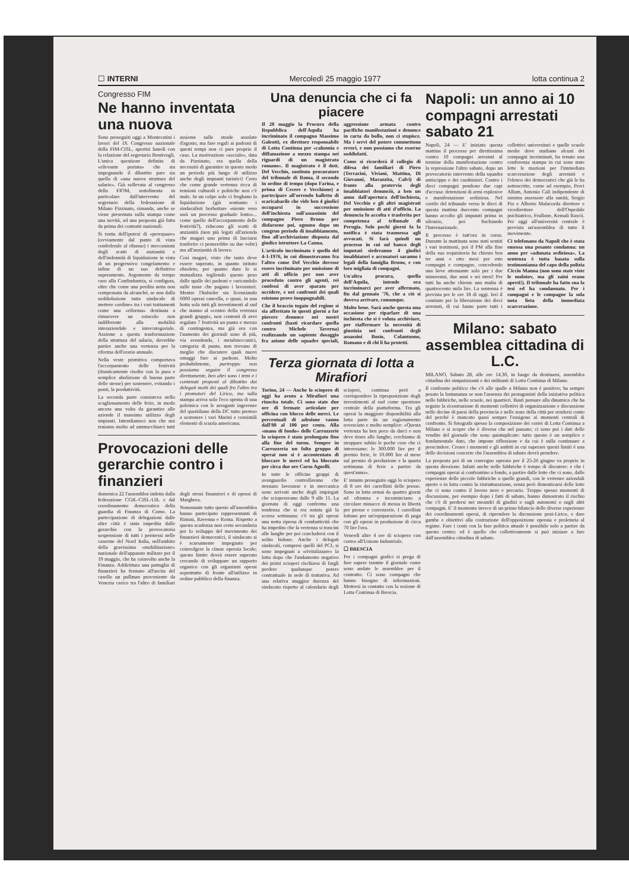☐ INTERNI Mercoledì 25 maggio 1977 lotta continua 2
Congresso FIM
Ne hanno inventata una nuova
Sono proseguiti oggi a Montecatini i lavori del IX Congresso nazionale della FIM-CISL, apertisi lunedì con la relazione del segretario Bentivogli. L'unica questione definita di «rilevante portata» che sta impegnando il dibattito pare sia quella di «una nuova struttura del salario». Già sollevata al congresso della FIOM, sottolineata in particolare dall'intervento del segretario della federazione di Milano Pizzinato, rimanda, anche se viene presentata sulla stampa come una novità, ad una proposta già fatta da prima dei contratti nazionali.
Si tratta dell'ipotesi di «perequare» (ovviamente dal punto di vista confederale al ribasso) i meccanismi degli scatti di anzianità e dell'indennità di liquidazione in vista di un progressivo congelamento e infine di un suo definitivo superamento. Argomento da tempo caro alla Confindustria, si configura, oltre che come una perdita netta non compensata da alcunché, se non dalla soddisfazione tutta sindacale di mettere «ordine» tra i vari trattamenti come una «riforma» destinata a rimuovere un ostacolo non indifferente alla mobilità interaziendale e intercategoriale. Assieme a questa trasformazione della struttura del salario, dovrebbe partire anche una vertenza per la riforma dell'orario annuale.
Nella veste primitiva comportava l'accorpamento delle festività (drasticamente risolto con la pura e semplice abolizione di buona parte delle stesse) per sostenere, evitando i ponti, la produttività.
La seconda parte consisteva nello scaglionamento delle ferie, in modo ancora una volta da garantire alle aziende il massimo utilizzo degli impianti. Intendiamoci non che noi teniamo molto ad ammucchiarci tutti assieme sulle strade assolate d'agosto, ma fare regali ai padroni di questi tempi non ci pare proprio il caso. La motivazione «sociale», data da Pizzinato, era quella della necessità di garantire in questo modo un periodo più lungo di utilizzo anche degli impianti turistici! Certo che come grande vertenza ricca di tensioni culturali e politiche non c'è male. In un colpo solo ci freghano la liquidazione (già sentiamo i sindacalisti borbottare «niente vero sarà un processo graduale lento»... come quello dell'accorpamento delle festività?), riducono gli scatti di anzianità (non più legati all'azienda che magari uno prima di lasciarsi trasferire ci penserebbe su due volte) ma all'anzianità di lavoro.
Così magari, visto che tanto deve essere superato, in quanto istituto obsoleto, per quanto dura lo si mutualizza togliendo questo peso dalle spalle dei padroni e caricandolo sulle tasse che pagano i lavoratori. Mentre l'Italsider sta licenziando 6000 operai cancella, o quasi, in una botta sola tutti gli investimenti al sud che stanno al «centro della vertenza grandi gruppi», non contenti di aver regalato 7 festività un punto e mezzo di contingenza, ma già ora con l'aumento dei giornali sono di più, via svendendo, i metalmeccanici, categoria di punta, non trovano di meglio che discutere quali nuovi omaggi fare ai padroni. Molto probabilmente, purtroppo non possiamo seguire il congresso direttamente, ben altri sono i temi e i contenuti proposti al dibattito dai delegati molti dei quali fra l'altro tra i promotori del Lirico, ma sulla stampa arriva solo l'eco spenta di una polemica con le arroganti ingerenze del quotidiano della DC tutto proteso a sostenere i vari Marini e consimili elementi di scuola americana.
Provocazioni delle gerarchie contro i finanzieri
domenica 22 l'assemblea indetta dalla federazione CGIL-CISL-UIL e dal coordinamento democratico della guardia di Finanza di Como. La partecipazione di delegazioni dalle altre città è stata impedita dalle gerarchie con la provocatoria sospensione di tutti i permessi nelle caserme del Nord Italia, nell'ambito della gravissima «mobilitazione» nazionale dell'apparato militare per il 19 maggio, che ha coinvolto anche la Finanza. Addirittura una pattuglia di finanzieri ha fermato all'uscita del casello un pullman proveniente da Venezia carico tra l'altro di familiari degli stessi finanzieri e di operai di Marghera.
Nonostante tutto questo all'assemblea hanno partecipato rappresentanti di Rimini, Ravenna e Roma. Rispetto a questa scadenza non certo secondaria per lo sviluppo del movimento dei finanzieri democratici, il sindacato si è scarsamente impegnato per coinvolgere la classe operaia locale; questo limite dovrà essere superato cercando di sviluppare un rapporto organico con gli organismi operai soprattutto di fronte all'utilizzo in ordine pubblico della finanza.
Una denuncia che ci fa piacere
Il 20 maggio la Procura della Repubblica dell'Aquila ha incriminato il compagno Massimo Galeotti, ex direttore responsabile di Lotta Continua per «calunnia e diffamazione a mezzo stampa nei riguardi di un magistrato romano». Il magistrato è il dott. Del Vecchio, sostituto procuratore del tribunale di Roma, il secondo in ordine di tempo (dopo Farina, e prima di Cecere e Vecchione) a partecipare all'orrendo balletto di scaricabarile che vide ben 4 giudici occuparsi in successione dell'inchiesta sull'assassinio del compagno Piero Bruno per disfarsene poi, ognuno dopo un congruo periodo di insabbiamento, fino all'archiviazione disposta dal giudice istruttore La Canna.
L'articolo incriminato è quello del 4-1-1976, in cui dimostravamo fra l'altro come Del Vecchio dovesse essere incriminato per omissione di atti di ufficio per non aver proceduto contro gli agenti, rei confessi di aver sparato per uccidere, e nei confronti dei quali esistono prove inoppugnabili.
Che il braccio togato del regime si sia affrettato in questi giorni a far piovere denunce nei nostri confronti (basti ricordare quella contro Michele Taverna) realizzando un sapiente dosaggio fra azione delle squadre speciali, aggressione armata contro pacifiche manifestazioni e denunce in carta da bollo, non ci stupisce. Ma i servi del potere commettono errori, e non possiamo che esserne soddisfatti.
Come si ricorderà il collegio di difesa dei familiari di Piero (Terracini, Viviani, Mattina, Di Giovanni, Marazzita, Calvi) di fronte alla protervia degli insabbiatori denunciò, a ben un anno dall'apertura dell'inchiesta, Del Vecchio e gli altri magistrati per omissione di atti d'ufficio. La denuncia fu accolta e trasferita per competenza al tribunale di Perugia. Solo pochi giorni fa la notifica è stata trasmessa agli avvocati. Si farà quindi un processo in cui sul banco degli imputati siederanno 4 giudici insabbiatori e accusatori saranno i legali della famiglia Bruno, e con loro migliaia di compagni.
Un'altra procura, quella dell'Aquila, intende ora incriminarci per aver affermato, fin dal gennaio '76, che a ciò si doveva arrivare, comunque.
Molto bene. Sarà anche questa una occasione per riparlare di una inchiesta che si è voluta archiviare, per riaffermare la necessità di giustizia nei confronti degli assassini Bosio, Colantuono, Romano e di chi li ha protetti.
Terza giornata di lotta a Mirafiori
Torino, 24 — Anche lo sciopero di oggi ha avuto a Mirafiori una riuscita totale. Ci sono state due ore di fermate articolate per officina con blocco delle merci. Le percentuali di adesione vanno dall'80 al 100 per cento. Alla «mano di fondo» delle Carrozzerie lo sciopero è stato prolungato fino alla fine del turno. Sempre in Carrozzeria un folto gruppo di operai non si è accontentato di bloccare le merci ed ha bloccato per circa due ore Corso Agnelli.
In tutte le officine gruppi di avanguardie controllavano che nessuno lavorasse e in meccanica sono arrivati anche degli impiegati che scioperavano dalle 9 alle 11. La giornata di oggi conferma una tendenza che si era notata già la scorsa settimana: c'è tra gli operai una netta ripresa di combattività che ha impedito che la vertenza si trascini alle lunghe per poi concludersi con il solito bidone. Anche i delegati sindacali, compresi quelli del PCI, si sono impegnati a «rivitalizzare» la lotta dopo che l'andamento negativo dei primi scioperi rischiava di fargli perdere qualunque potere contrattuale in sede di trattativa. Ad una relativa maggior durezza del sindacato rispetto al calendario degli scioperi, continua però a corrispondere la riproposizione degli investimenti al sud come questione centrale della piattaforma. Tra gli operai la maggiore disponibilità alla lotta parte da un ragionamento rovesciato e molto semplice: «Questa vertenza ha ben poco da darci e non deve tirare alle lunghe; cerchiamo di strappare subito le poche cose che ci interessano: le 300.000 lire per il premio ferie, le 10.000 lire al mese sul premio di produzione e la quarta settimana di ferie a partire da quest'anno».
E' intanto proseguito oggi lo sciopero di 8 ore dei carrellisti delle presse. Sono in lotta ormai da quattro giorni ad oltranza e incominciano a circolare minacce di messa in libertà per presse e correzzerie. I carrellisti lottano per un'equiparazione di paga con gli operai in produzione di circa 70 lire l'ora.
Venerdì altre 4 ore di sciopero con corteo all'Unione Industriale.
☐ BRESCIA
Per i compagni grafici si prega di fare sapere tramite il giornale come sono andate le assemblee per il contratto. Ci sono compagni che hanno bisogno di informazioni. Mettersi in contatto con la sezione di Lotta Continua di Brescia.
Napoli: un anno ai 10 compagni arrestati sabato 21
Napoli, 24 — E' iniziato questa mattina il processo per direttissima contro 10 compagni arrestati al termine della manifestazione contro la repressione l'altro sabato, dopo un provocatorio intervento della squadra antiscippo e dei carabinieri. Contro i dieci compagni pendono due capi d'accusa: detenzioni di armi esplosive e manifestazione sediziosa. Nel cortile del tribunale verso le dieci di questa mattina duecento compagni hanno accolto gli imputati prima in silenzio, poi fischiando l'Internazionale.
Il processo è tutt'ora in corso. Durante la mattinata sono stati sentiti i vari testimoni, poi il PM alla fine della sua requisitoria ha chiesto ben tre anni e otto mesi per otto compagni e compagne, concedendo una lieve attenuante solo per i due minorenni, due anni e sei mesi! Per tutti ha anche chiesto una multa di quattrocento mila lire. La sentenza è prevista per le ore 18 di oggi. Ieri il comitato per la liberazione dei dieci arrestati, di cui fanno parte tutti i collettivi universitari e quelle scuole medie dove studiano alcuni dei compagni incriminati, ha tenuto una conferenza stampa in cui sono state lette le mozioni per l'immediata scarcerazione degli arrestati e l'elenco dei democratici che già le ha sottoscritte, come ad esempio, Perci Allum, Antonio Calì indipendente di sinistra assessore alla sanità, Sergio Pio e Alberto Malacorda direttore e vicedirettore dell'Ospedale psichiatrico, Frullone, Kemali Rascii. Per oggi all'università centrale è prevista un'assemblea di tutto il movimento.
Ci telefonano da Napoli che è stata emessa una pesante condanna: un anno per «adunata sediziosa». La sentenza è tutta basata sulla testimonianza del capo della polizia Ciccio Manna (non sono state viste le molotov, ma gli zaini erano aperti!). Il tribunale ha fatto sua la tesi ed ha condannato. Per i compagni e le compagne la sola nota lieta della immediata scarcerazione.
Milano: sabato assemblea cittadina di L.C.
MILANO, Sabato 28, alle ore 14,30, in luogo da destinarsi, assemblea cittadina dei simpatizzanti e dei militanti di Lotta Continua di Milano.
Il confronto politico che c'è alle spalle a Milano non è positivo; ha sempre pesato la lontananza se non l'assenza dei protagonisti della iniziativa politica nelle fabbriche, nelle scuole, nei quartieri. Basti pensare alla dinamica che ha seguito la ricostruzione di momenti collettivi di organizzazione e discussione nelle decine di paesi della provincia e nelle zone della città per rendersi conto del perché è mancato quasi sempre l'ossigeno ai momenti centrali di confronto. Si fotografa spesso la composizione dei cortei di Lotta Continua a Milano e si scopre che è diversa che nel passato; ci sono poi i dati delle vendite del giornale che sono quintuplicate: tutto questo è un semplice e fondamentale dato, che impone riflessione e da cui è sulla continuare a prescindere. Creare i momenti e gli ambiti in cui superare questi limiti è una delle decisioni concrete che l'assemblea di sabato dovrà prendere.
La proposta poi di un convegno operaio per il 25-26 giugno va proprio in questa direzione. Infatti anche nelle fabbriche è tempo di discutere: e che i compagni operai si confrontino a fondo, a partire dalle lotte che ci sono, dalle esperienze delle piccole fabbriche a quelle grandi, con le vertenze aziendali aperte o in lotta contro la ristrutturazione, senza però dimenticarsi delle lotte che ci sono contro il lavoro nero e precario. Troppo spesso momenti di discussione, per esempio dopo i fatti di sabato, hanno dimostrato il rischio che c'è di perdersi nei meandri di giudizi o sugli autonomi o sugli altri compagni. E' il momento invece di un primo bilancio delle diverse esperienze dei coordinamenti operai, di riprendere la discussione post-Lirico, e dare gambe e obiettivi alla costruzione dell'opposizione operaia e proletaria al regime. Fare i conti con la fase politica attuale è possibile solo a partire da questo centro: ed è quello che collettivamente si può iniziare a fare dall'assemblea cittadina di sabato.